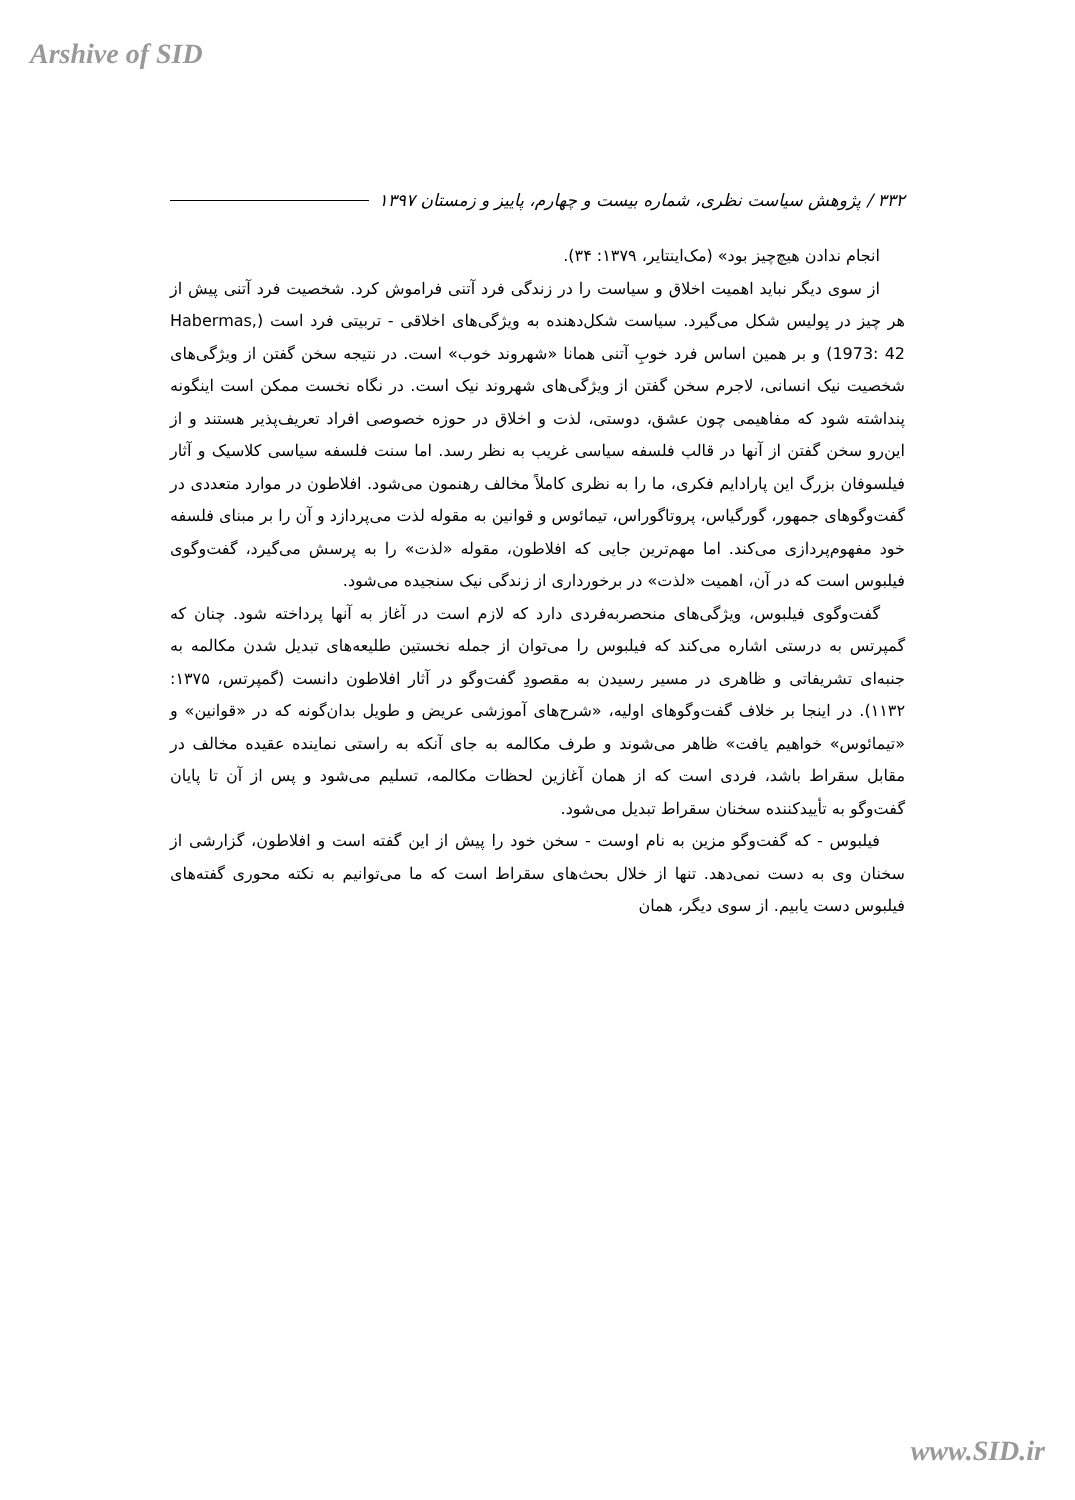Arshive of SID
۳۳۲ / پژوهش سیاست نظری، شماره بیست و چهارم، پاییز و زمستان ۱۳۹۷
انجام ندادن هیچ‌چیز بود» (مک‌اینتایر، ۱۳۷۹: ۳۴).
از سوی دیگر نباید اهمیت اخلاق و سیاست را در زندگی فرد آتنی فراموش کرد. شخصیت فرد آتنی پیش از هر چیز در پولیس شکل می‌گیرد. سیاست شکل‌دهنده به ویژگی‌های اخلاقی - تربیتی فرد است (Habermas, 1973: 42) و بر همین اساس فرد خوبِ آتنی همانا «شهروند خوب» است. در نتیجه سخن گفتن از ویژگی‌های شخصیت نیک انسانی، لاجرم سخن گفتن از ویژگی‌های شهروند نیک است. در نگاه نخست ممکن است اینگونه پنداشته شود که مفاهیمی چون عشق، دوستی، لذت و اخلاق در حوزه خصوصی افراد تعریف‌پذیر هستند و از این‌رو سخن گفتن از آنها در قالب فلسفه سیاسی غریب به نظر رسد. اما سنت فلسفه سیاسی کلاسیک و آثار فیلسوفان بزرگ این پارادایم فکری، ما را به نظری کاملاً مخالف رهنمون می‌شود. افلاطون در موارد متعددی در گفت‌وگوهای جمهور، گورگیاس، پروتاگوراس، تیمائوس و قوانین به مقوله لذت می‌پردازد و آن را بر مبنای فلسفه خود مفهوم‌پردازی می‌کند. اما مهم‌ترین جایی که افلاطون، مقوله «لذت» را به پرسش می‌گیرد، گفت‌وگوی فیلبوس است که در آن، اهمیت «لذت» در برخورداری از زندگی نیک سنجیده می‌شود.
گفت‌وگوی فیلبوس، ویژگی‌های منحصربه‌فردی دارد که لازم است در آغاز به آنها پرداخته شود. چنان که گمپرتس به درستی اشاره می‌کند که فیلبوس را می‌توان از جمله نخستین طلیعه‌های تبدیل شدن مکالمه به جنبه‌ای تشریفاتی و ظاهری در مسیر رسیدن به مقصودِ گفت‌وگو در آثار افلاطون دانست (گمپرتس، ۱۳۷۵: ۱۱۳۲). در اینجا بر خلاف گفت‌وگوهای اولیه، «شرح‌های آموزشی عریض و طویل بدان‌گونه که در «قوانین» و «تیمائوس» خواهیم یافت» ظاهر می‌شوند و طرف مکالمه به جای آنکه به راستی نماینده عقیده مخالف در مقابل سقراط باشد، فردی است که از همان آغازین لحظات مکالمه، تسلیم می‌شود و پس از آن تا پایان گفت‌وگو به تأییدکننده سخنان سقراط تبدیل می‌شود.
فیلبوس - که گفت‌وگو مزین به نام اوست - سخن خود را پیش از این گفته است و افلاطون، گزارشی از سخنان وی به دست نمی‌دهد. تنها از خلال بحث‌های سقراط است که ما می‌توانیم به نکته محوری گفته‌های فیلبوس دست یابیم. از سوی دیگر، همان
www.SID.ir